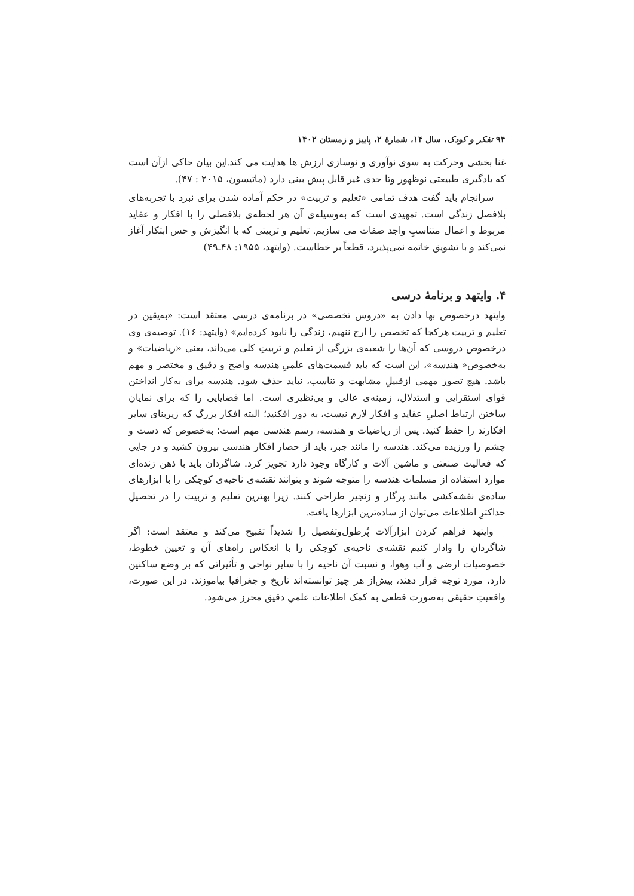۹۴ تفکر و کودک، سال ۱۴، شمارهٔ ۲، پاییز و زمستان ۱۴۰۲
غنا بخشی وحرکت به سوی نوآوری و نوسازی ارزش ها هدایت می کند.این بیان حاکی ازآن است که یادگیری طبیعتی نوظهور وتا حدی غیر قابل پیش بینی دارد (ماتیسون، ۲۰۱۵ : ۴۷).
سرانجام باید گفت هدف تمامی «تعلیم و تربیت» در حکم آماده شدن برای نبرد با تجربه‌های بلافصل زندگی است. تمهیدی است که به‌وسیله‌ی آن هر لحظه‌ی بلافصلی را با افکار و عقاید مربوط و اعمال متناسبِ واجد صفات می سازیم. تعلیم و تربیتی که با انگیزش و حس ابتکار آغاز نمی‌کند و با تشویق خاتمه نمی‌پذیرد، قطعاً بر خطاست. (وایتهد، ۱۹۵۵: ۴۸ـ۴۹)
۴. وایتهد و برنامهٔ درسی
وایتهد درخصوص بها دادن به «دروس تخصصی» در برنامه‌ی درسی معتقد است: «به‌یقین در تعلیم و تربیت هرکجا که تخصص را ارج ننهیم، زندگی را نابود کرده‌ایم» (وایتهد: ۱۶). توصیه‌ی وی درخصوص دروسی که آن‌ها را شعبه‌ی بزرگی از تعلیم و تربیتِ کلی می‌داند، یعنی «ریاضیات» و به‌خصوص« هندسه»، این است که باید قسمت‌های علمیِ هندسه واضح و دقیق و مختصر و مهم باشد. هیچ تصور مهمی ازقبیلِ مشابهت و تناسب، نباید حذف شود. هندسه برای به‌کار انداختن قوای استقرایی و استدلال، زمینه‌ی عالی و بی‌نظیری است. اما قضایایی را که برای نمایان ساختن ارتباط اصلیِ عقاید و افکار لازم نیست، به دور افکنید؛ البته افکار بزرگ که زیربنای سایر افکارند را حفظ کنید. پس از ریاضیات و هندسه، رسم هندسی مهم است؛ به‌خصوص که دست و چشم را ورزیده می‌کند. هندسه را مانند جبر، باید از حصار افکار هندسی بیرون کشید و در جایی که فعالیت صنعتی و ماشین آلات و کارگاه وجود دارد تجویز کرد. شاگردان باید با ذهن زنده‌ای موارد استفاده از مسلمات هندسه را متوجه شوند و بتوانند نقشه‌ی ناحیه‌ی کوچکی را با ابزارهای ساده‌ی نقشه‌کشی مانند پرگار و زنجیر طراحی کنند. زیرا بهترین تعلیم و تربیت را در تحصیلِ حداکثرِ اطلاعات می‌توان از ساده‌ترین ابزارها یافت.
وایتهد فراهم کردن ابزارآلات پُرطول‌وتفصیل را شدیداً تقبیح می‌کند و معتقد است: اگر شاگردان را وادار کنیم نقشه‌ی ناحیه‌ی کوچکی را با انعکاس راه‌های آن و تعیین خطوط، خصوصیات ارضی و آب وهوا، و نسبت آن ناحیه را با سایر نواحی و تأثیراتی که بر وضع ساکنین دارد، مورد توجه قرار دهند، بیش‌از هر چیز توانسته‌اند تاریخ و جغرافیا بیاموزند. در این صورت، واقعیتِ حقیقی به‌صورت قطعی به کمک اطلاعات علمیِ دقیق محرز می‌شود.